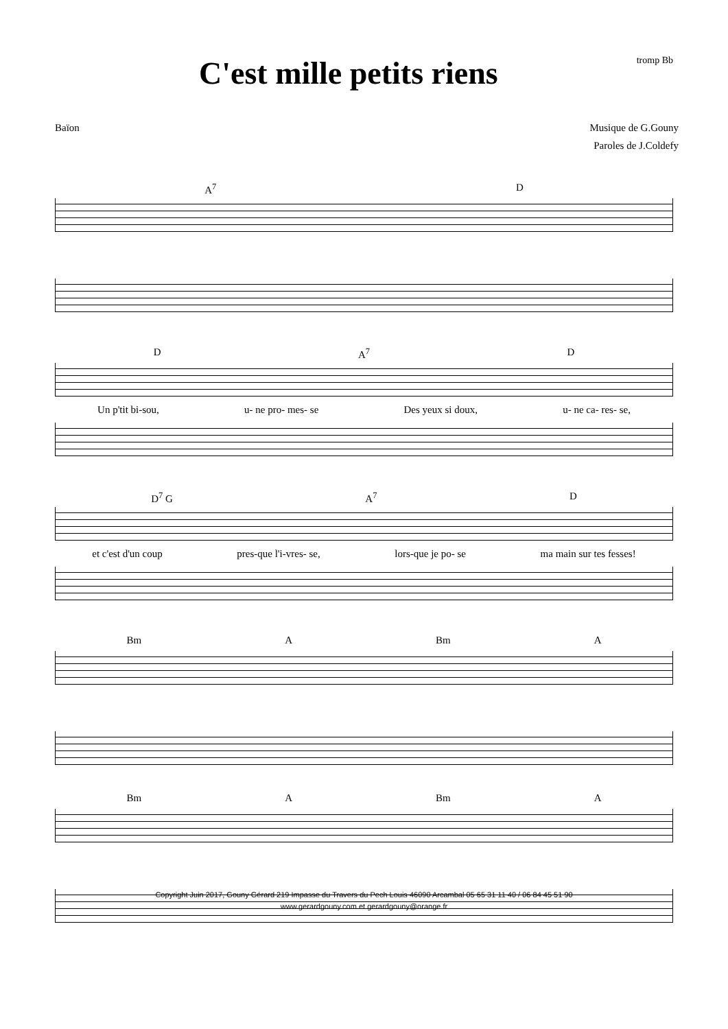C'est mille petits riens
tromp Bb
Baïon Musique de G.Gouny
Paroles de J.Coldefy
A<sup>7</sup> D
D A<sup>7</sup> D
Un p'tit bi-sou, u- ne pro- mes- se Des yeux si doux, u- ne ca- res- se,
D<sup>7</sup> G A<sup>7</sup> D
et c'est d'un coup pres-que l'i-vres- se, lors-que je po- se ma main sur tes fesses!
Bm A Bm A
Bm A Bm A
Copyright Juin 2017, Gouny Gérard 219 Impasse du Travers du Pech Louis 46090 Arcambal 05 65 31 11 40 / 06 84 45 51 90
www.gerardgouny.com et gerardgouny@orange.fr